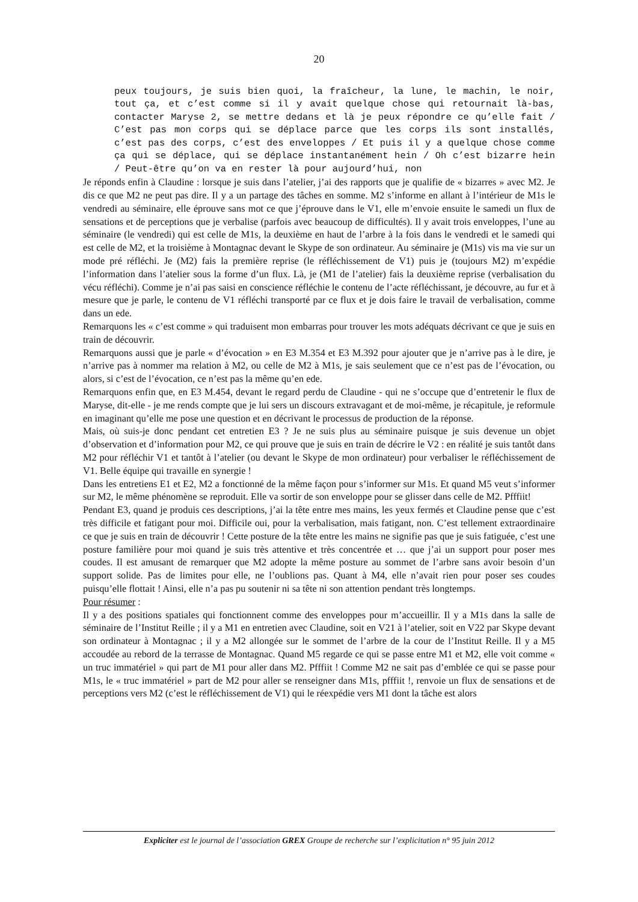20
peux toujours, je suis bien quoi, la fraîcheur, la lune, le machin, le noir, tout ça, et c’est comme si il y avait quelque chose qui retournait là-bas, contacter Maryse 2, se mettre dedans et là je peux répondre ce qu’elle fait / C’est pas mon corps qui se déplace parce que les corps ils sont installés, c’est pas des corps, c’est des enveloppes / Et puis il y a quelque chose comme ça qui se déplace, qui se déplace instantanément hein / Oh c’est bizarre hein / Peut-être qu’on va en rester là pour aujourd’hui, non
Je réponds enfin à Claudine : lorsque je suis dans l’atelier, j’ai des rapports que je qualifie de « bizarres » avec M2. Je dis ce que M2 ne peut pas dire. Il y a un partage des tâches en somme. M2 s’informe en allant à l’intérieur de M1s le vendredi au séminaire, elle éprouve sans mot ce que j’éprouve dans le V1, elle m’envoie ensuite le samedi un flux de sensations et de perceptions que je verbalise (parfois avec beaucoup de difficultés). Il y avait trois enveloppes, l’une au séminaire (le vendredi) qui est celle de M1s, la deuxième en haut de l’arbre à la fois dans le vendredi et le samedi qui est celle de M2, et la troisième à Montagnac devant le Skype de son ordinateur. Au séminaire je (M1s) vis ma vie sur un mode pré réfléchi. Je (M2) fais la première reprise (le réfléchissement de V1) puis je (toujours M2) m’expédie l’information dans l’atelier sous la forme d’un flux. Là, je (M1 de l’atelier) fais la deuxième reprise (verbalisation du vécu réfléchi). Comme je n’ai pas saisi en conscience réfléchie le contenu de l’acte réfléchissant, je découvre, au fur et à mesure que je parle, le contenu de V1 réfléchi transporté par ce flux et je dois faire le travail de verbalisation, comme dans un ede.
Remarquons les « c’est comme » qui traduisent mon embarras pour trouver les mots adéquats décrivant ce que je suis en train de découvrir.
Remarquons aussi que je parle « d’évocation » en E3 M.354 et E3 M.392 pour ajouter que je n’arrive pas à le dire, je n’arrive pas à nommer ma relation à M2, ou celle de M2 à M1s, je sais seulement que ce n’est pas de l’évocation, ou alors, si c’est de l’évocation, ce n’est pas la même qu’en ede.
Remarquons enfin que, en E3 M.454, devant le regard perdu de Claudine - qui ne s’occupe que d’entretenir le flux de Maryse, dit-elle - je me rends compte que je lui sers un discours extravagant et de moi-même, je récapitule, je reformule en imaginant qu’elle me pose une question et en décrivant le processus de production de la réponse.
Mais, où suis-je donc pendant cet entretien E3 ? Je ne suis plus au séminaire puisque je suis devenue un objet d’observation et d’information pour M2, ce qui prouve que je suis en train de décrire le V2 : en réalité je suis tantôt dans M2 pour réfléchir V1 et tantôt à l’atelier (ou devant le Skype de mon ordinateur) pour verbaliser le réfléchissement de V1. Belle équipe qui travaille en synergie !
Dans les entretiens E1 et E2, M2 a fonctionné de la même façon pour s’informer sur M1s. Et quand M5 veut s’informer sur M2, le même phénomène se reproduit. Elle va sortir de son enveloppe pour se glisser dans celle de M2. Pfffiit!
Pendant E3, quand je produis ces descriptions, j’ai la tête entre mes mains, les yeux fermés et Claudine pense que c’est très difficile et fatigant pour moi. Difficile oui, pour la verbalisation, mais fatigant, non. C’est tellement extraordinaire ce que je suis en train de découvrir ! Cette posture de la tête entre les mains ne signifie pas que je suis fatiguée, c’est une posture familière pour moi quand je suis très attentive et très concentrée et … que j’ai un support pour poser mes coudes. Il est amusant de remarquer que M2 adopte la même posture au sommet de l’arbre sans avoir besoin d’un support solide. Pas de limites pour elle, ne l’oublions pas. Quant à M4, elle n’avait rien pour poser ses coudes puisqu’elle flottait ! Ainsi, elle n’a pas pu soutenir ni sa tête ni son attention pendant très longtemps.
Pour résumer :
Il y a des positions spatiales qui fonctionnent comme des enveloppes pour m’accueillir. Il y a M1s dans la salle de séminaire de l’Institut Reille ; il y a M1 en entretien avec Claudine, soit en V21 à l’atelier, soit en V22 par Skype devant son ordinateur à Montagnac ; il y a M2 allongée sur le sommet de l’arbre de la cour de l’Institut Reille. Il y a M5 accoudée au rebord de la terrasse de Montagnac. Quand M5 regarde ce qui se passe entre M1 et M2, elle voit comme « un truc immatériel » qui part de M1 pour aller dans M2. Pfffiit ! Comme M2 ne sait pas d’emblée ce qui se passe pour M1s, le « truc immatériel » part de M2 pour aller se renseigner dans M1s, pfffiit !, renvoie un flux de sensations et de perceptions vers M2 (c’est le réfléchissement de V1) qui le réexpédie vers M1 dont la tâche est alors
Expliciter est le journal de l’association GREX Groupe de recherche sur l’explicitation n° 95 juin 2012